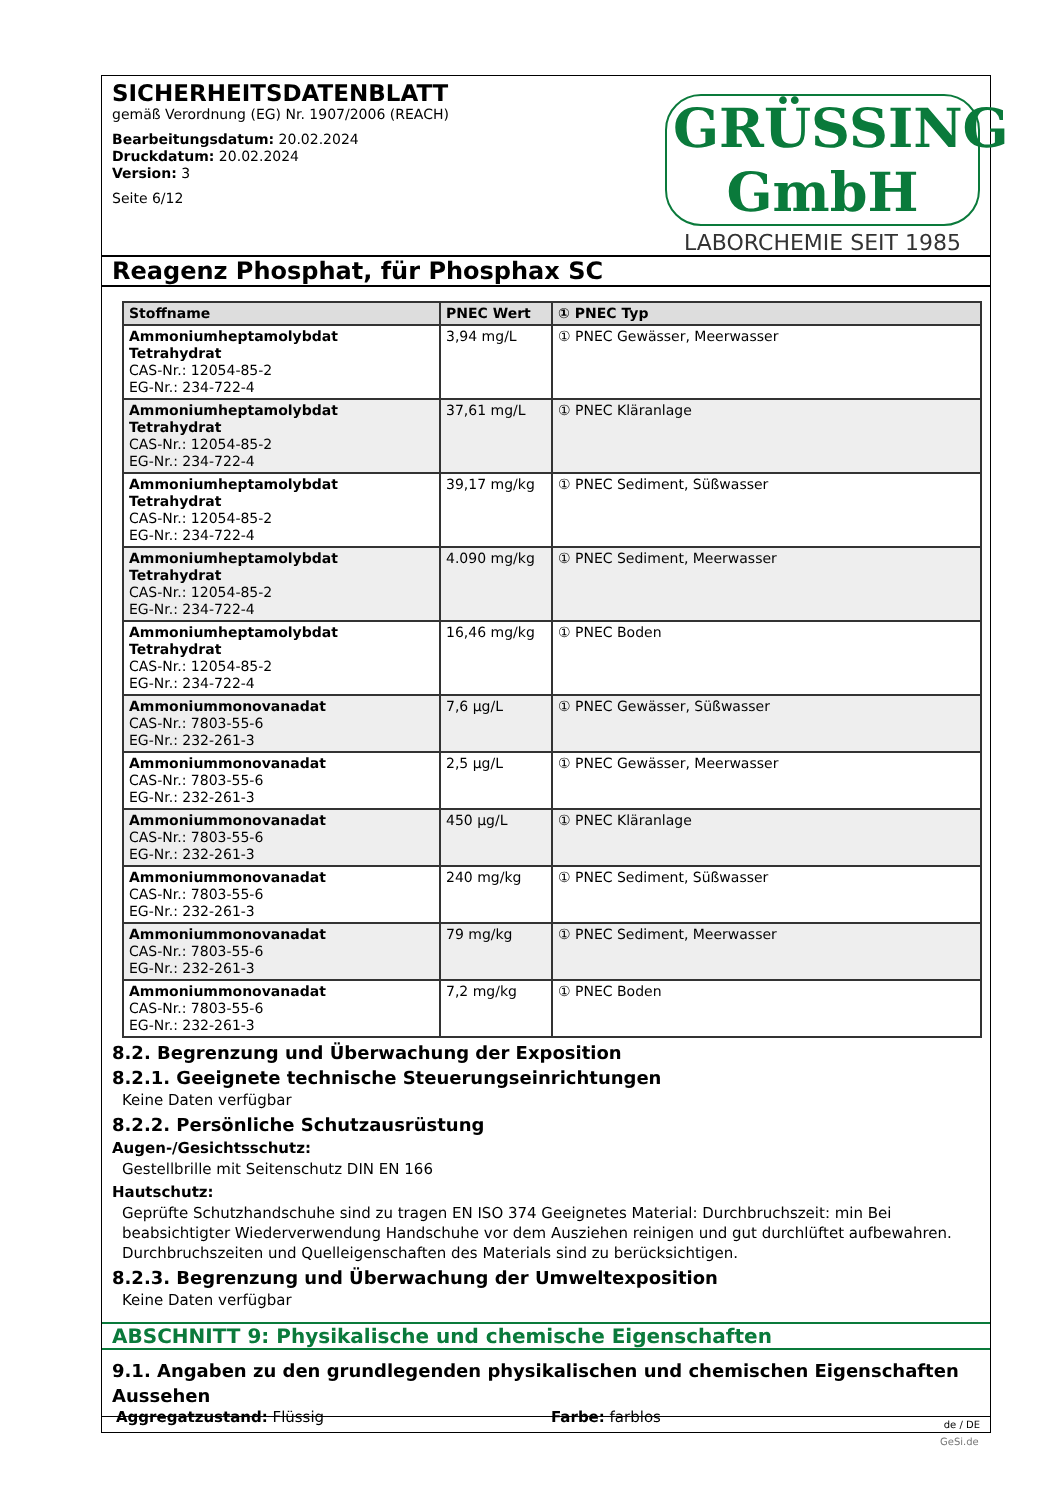SICHERHEITSDATENBLATT
gemäß Verordnung (EG) Nr. 1907/2006 (REACH)
Bearbeitungsdatum: 20.02.2024
Druckdatum: 20.02.2024
Version: 3
Seite 6/12
GRÜSSING GmbH
LABORCHEMIE SEIT 1985
Reagenz Phosphat, für Phosphax SC
| Stoffname | PNEC Wert | ① PNEC Typ |
| --- | --- | --- |
| Ammoniumheptamolybdat Tetrahydrat CAS-Nr.: 12054-85-2 EG-Nr.: 234-722-4 | 3,94 mg/L | ① PNEC Gewässer, Meerwasser |
| Ammoniumheptamolybdat Tetrahydrat CAS-Nr.: 12054-85-2 EG-Nr.: 234-722-4 | 37,61 mg/L | ① PNEC Kläranlage |
| Ammoniumheptamolybdat Tetrahydrat CAS-Nr.: 12054-85-2 EG-Nr.: 234-722-4 | 39,17 mg/kg | ① PNEC Sediment, Süßwasser |
| Ammoniumheptamolybdat Tetrahydrat CAS-Nr.: 12054-85-2 EG-Nr.: 234-722-4 | 4.090 mg/kg | ① PNEC Sediment, Meerwasser |
| Ammoniumheptamolybdat Tetrahydrat CAS-Nr.: 12054-85-2 EG-Nr.: 234-722-4 | 16,46 mg/kg | ① PNEC Boden |
| Ammoniummonovanadat CAS-Nr.: 7803-55-6 EG-Nr.: 232-261-3 | 7,6 µg/L | ① PNEC Gewässer, Süßwasser |
| Ammoniummonovanadat CAS-Nr.: 7803-55-6 EG-Nr.: 232-261-3 | 2,5 µg/L | ① PNEC Gewässer, Meerwasser |
| Ammoniummonovanadat CAS-Nr.: 7803-55-6 EG-Nr.: 232-261-3 | 450 µg/L | ① PNEC Kläranlage |
| Ammoniummonovanadat CAS-Nr.: 7803-55-6 EG-Nr.: 232-261-3 | 240 mg/kg | ① PNEC Sediment, Süßwasser |
| Ammoniummonovanadat CAS-Nr.: 7803-55-6 EG-Nr.: 232-261-3 | 79 mg/kg | ① PNEC Sediment, Meerwasser |
| Ammoniummonovanadat CAS-Nr.: 7803-55-6 EG-Nr.: 232-261-3 | 7,2 mg/kg | ① PNEC Boden |
8.2. Begrenzung und Überwachung der Exposition
8.2.1. Geeignete technische Steuerungseinrichtungen
Keine Daten verfügbar
8.2.2. Persönliche Schutzausrüstung
Augen-/Gesichtsschutz:
Gestellbrille mit Seitenschutz DIN EN 166
Hautschutz:
Geprüfte Schutzhandschuhe sind zu tragen EN ISO 374 Geeignetes Material: Durchbruchszeit: min Bei beabsichtigter Wiederverwendung Handschuhe vor dem Ausziehen reinigen und gut durchlüftet aufbewahren. Durchbruchszeiten und Quelleigenschaften des Materials sind zu berücksichtigen.
8.2.3. Begrenzung und Überwachung der Umweltexposition
Keine Daten verfügbar
ABSCHNITT 9: Physikalische und chemische Eigenschaften
9.1. Angaben zu den grundlegenden physikalischen und chemischen Eigenschaften
Aussehen
Aggregatzustand: Flüssig Farbe: farblos
de / DE
GeSi.de